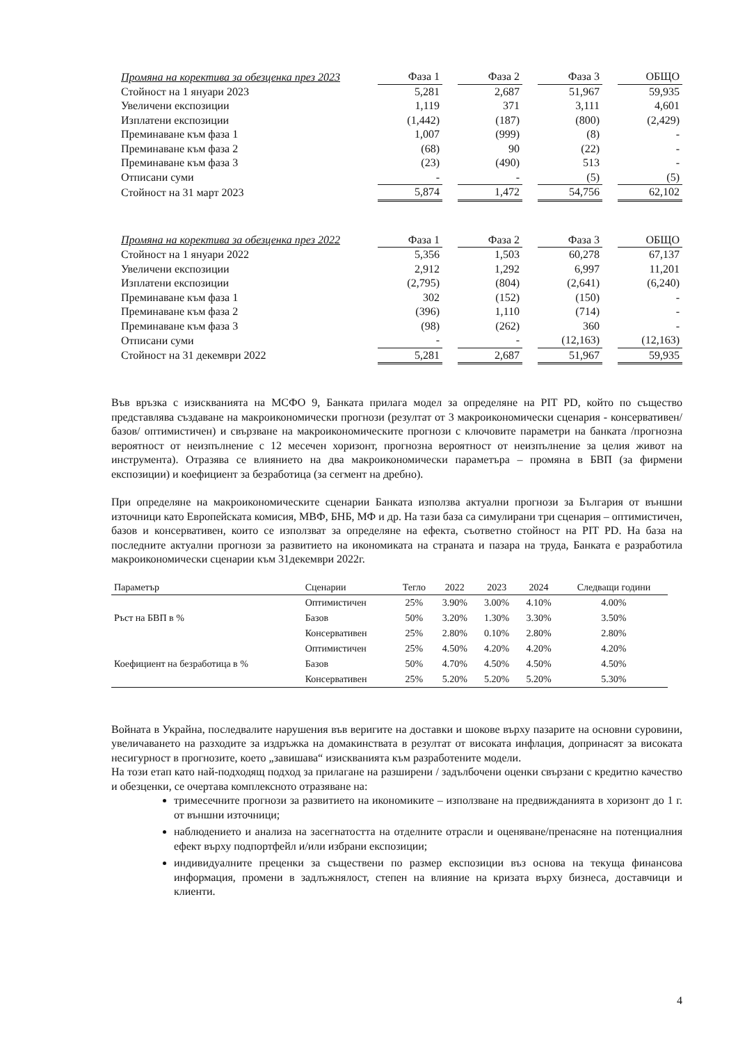| Промяна на коректива за обезценка през 2023 | Фаза 1 | | Фаза 2 | | Фаза 3 | | ОБЩО |
| Стойност на 1 януари 2023 | 5,281 | | 2,687 | | 51,967 | | 59,935 |
| Увеличени експозиции | 1,119 | | 371 | | 3,111 | | 4,601 |
| Изплатени експозиции | (1,442) | | (187) | | (800) | | (2,429) |
| Преминаване към фаза 1 | 1,007 | | (999) | | (8) | | - |
| Преминаване към фаза 2 | (68) | | 90 | | (22) | | - |
| Преминаване към фаза 3 | (23) | | (490) | | 513 | | - |
| Отписани суми | - | | - | | (5) | | (5) |
| Стойност на 31 март 2023 | 5,874 | | 1,472 | | 54,756 | | 62,102 |
| Промяна на коректива за обезценка през 2022 | Фаза 1 | | Фаза 2 | | Фаза 3 | | ОБЩО |
| Стойност на 1 януари 2022 | 5,356 | | 1,503 | | 60,278 | | 67,137 |
| Увеличени експозиции | 2,912 | | 1,292 | | 6,997 | | 11,201 |
| Изплатени експозиции | (2,795) | | (804) | | (2,641) | | (6,240) |
| Преминаване към фаза 1 | 302 | | (152) | | (150) | | - |
| Преминаване към фаза 2 | (396) | | 1,110 | | (714) | | - |
| Преминаване към фаза 3 | (98) | | (262) | | 360 | | - |
| Отписани суми | - | | - | | (12,163) | | (12,163) |
| Стойност на 31 декември 2022 | 5,281 | | 2,687 | | 51,967 | | 59,935 |
Във връзка с изискванията на МСФО 9, Банката прилага модел за определяне на PIT PD, който по същество представлява създаване на макроикономически прогнози (резултат от 3 макроикономически сценария - консервативен/ базов/ оптимистичен) и свързване на макроикономическите прогнози с ключовите параметри на банката /прогнозна вероятност от неизпълнение с 12 месечен хоризонт, прогнозна вероятност от неизпълнение за целия живот на инструмента). Отразява се влиянието на два макроикономически параметъра – промяна в БВП (за фирмени експозиции) и коефициент за безработица (за сегмент на дребно).
При определяне на макроикономическите сценарии Банката използва актуални прогнози за България от външни източници като Европейската комисия, МВФ, БНБ, МФ и др. На тази база са симулирани три сценария – оптимистичен, базов и консервативен, които се използват за определяне на ефекта, съответно стойност на PIT PD. На база на последните актуални прогнози за развитието на икономиката на страната и пазара на труда, Банката е разработила макроикономически сценарии към 31декември 2022г.
| Параметър | Сценарии | Тегло | 2022 | 2023 | 2024 | Следващи години |
| --- | --- | --- | --- | --- | --- | --- |
| Ръст на БВП в % | Оптимистичен | 25% | 3.90% | 3.00% | 4.10% | 4.00% |
| | Базов | 50% | 3.20% | 1.30% | 3.30% | 3.50% |
| | Консервативен | 25% | 2.80% | 0.10% | 2.80% | 2.80% |
| Коефициент на безработица в % | Оптимистичен | 25% | 4.50% | 4.20% | 4.20% | 4.20% |
| | Базов | 50% | 4.70% | 4.50% | 4.50% | 4.50% |
| | Консервативен | 25% | 5.20% | 5.20% | 5.20% | 5.30% |
Войната в Украйна, последвалите нарушения във веригите на доставки и шокове върху пазарите на основни суровини, увеличаването на разходите за издръжка на домакинствата в резултат от високата инфлация, допринасят за високата несигурност в прогнозите, което „завишава“ изискванията към разработените модели.
На този етап като най-подходящ подход за прилагане на разширени / задълбочени оценки свързани с кредитно качество и обезценки, се очертава комплексното отразяване на:
тримесечните прогнози за развитието на икономиките – използване на предвижданията в хоризонт до 1 г. от външни източници;
наблюдението и анализа на засегнатостта на отделните отрасли и оценяване/пренасяне на потенциалния ефект върху подпортфейл и/или избрани експозиции;
индивидуалните преценки за съществени по размер експозиции въз основа на текуща финансова информация, промени в задлъжнялост, степен на влияние на кризата върху бизнеса, доставчици и клиенти.
4